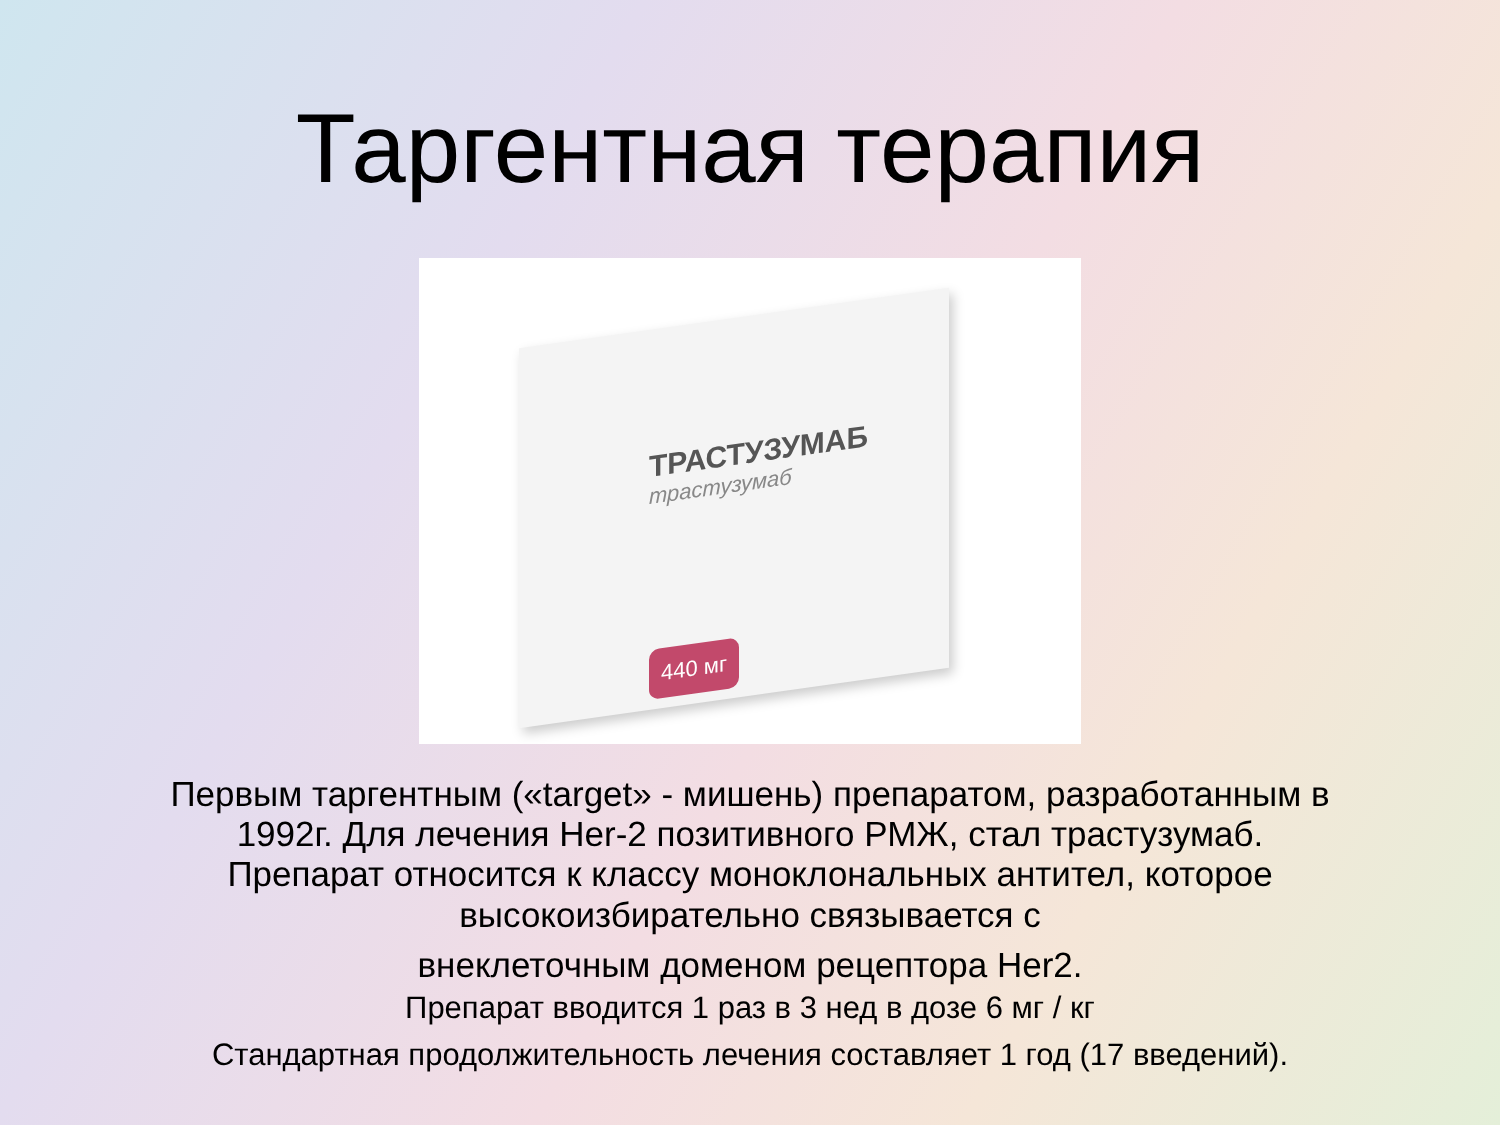Таргентная терапия
ТРАСТУЗУМАБ
трастузумаб
440 мг
Первым таргентным («target» - мишень) препаратом, разработанным в
1992г. Для лечения Her-2 позитивного РМЖ, стал трастузумаб.
Препарат относится к классу моноклональных антител, которое
высокоизбирательно связывается с
внеклеточным доменом рецептора Her2.
Препарат вводится 1 раз в 3 нед в дозе 6 мг / кг
Стандартная продолжительность лечения составляет 1 год (17 введений).